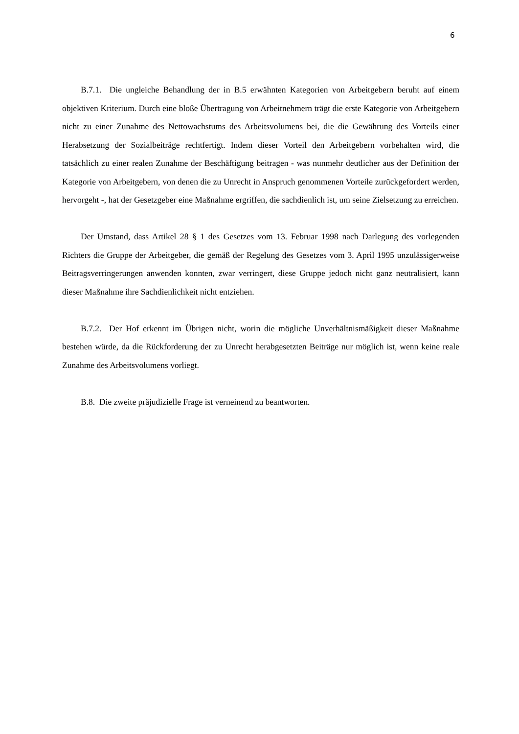6
B.7.1. Die ungleiche Behandlung der in B.5 erwähnten Kategorien von Arbeitgebern beruht auf einem objektiven Kriterium. Durch eine bloße Übertragung von Arbeitnehmern trägt die erste Kategorie von Arbeitgebern nicht zu einer Zunahme des Nettowachstums des Arbeitsvolumens bei, die die Gewährung des Vorteils einer Herabsetzung der Sozialbeiträge rechtfertigt. Indem dieser Vorteil den Arbeitgebern vorbehalten wird, die tatsächlich zu einer realen Zunahme der Beschäftigung beitragen - was nunmehr deutlicher aus der Definition der Kategorie von Arbeitgebern, von denen die zu Unrecht in Anspruch genommenen Vorteile zurückgefordert werden, hervorgeht -, hat der Gesetzgeber eine Maßnahme ergriffen, die sachdienlich ist, um seine Zielsetzung zu erreichen.
Der Umstand, dass Artikel 28 § 1 des Gesetzes vom 13. Februar 1998 nach Darlegung des vorlegenden Richters die Gruppe der Arbeitgeber, die gemäß der Regelung des Gesetzes vom 3. April 1995 unzulässigerweise Beitragsverringerungen anwenden konnten, zwar verringert, diese Gruppe jedoch nicht ganz neutralisiert, kann dieser Maßnahme ihre Sachdienlichkeit nicht entziehen.
B.7.2. Der Hof erkennt im Übrigen nicht, worin die mögliche Unverhältnismäßigkeit dieser Maßnahme bestehen würde, da die Rückforderung der zu Unrecht herabgesetzten Beiträge nur möglich ist, wenn keine reale Zunahme des Arbeitsvolumens vorliegt.
B.8. Die zweite präjudizielle Frage ist verneinend zu beantworten.